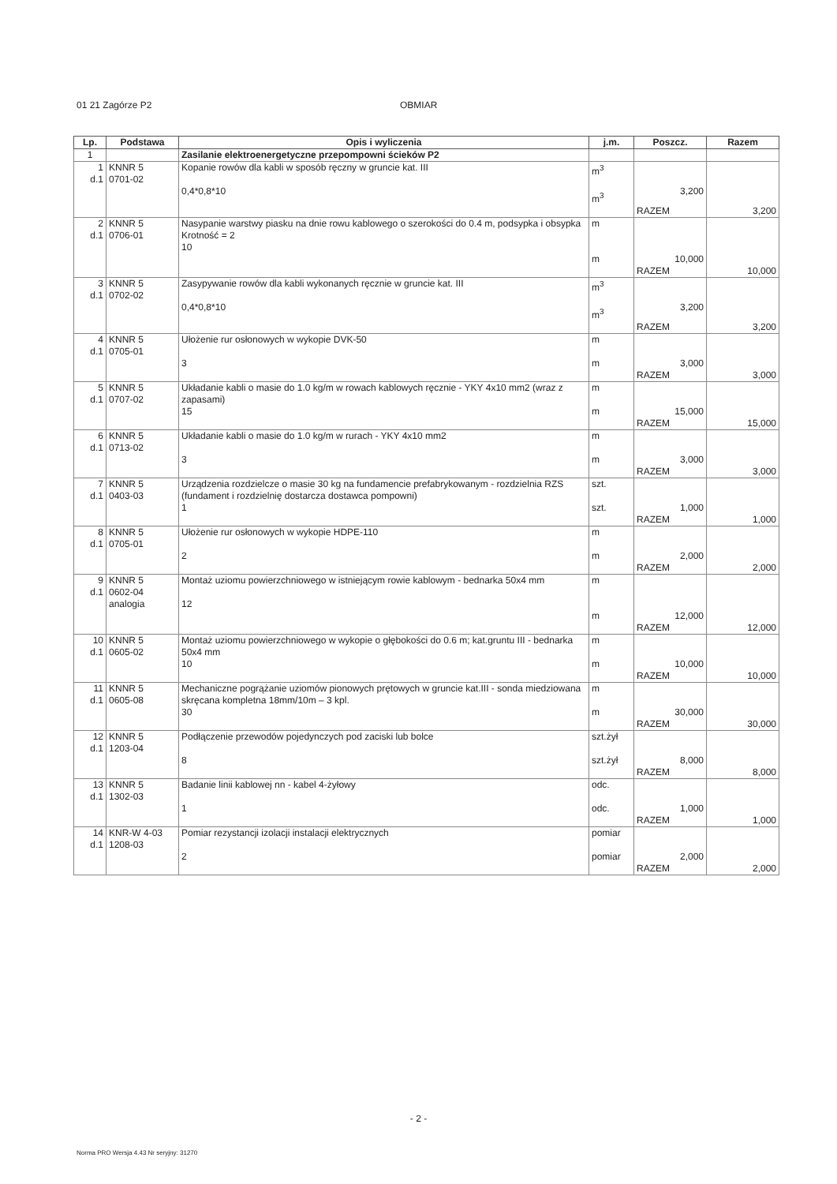01 21 Zagórze P2 OBMIAR
| Lp. | Podstawa | Opis i wyliczenia | j.m. | Poszcz. | Razem |
| --- | --- | --- | --- | --- | --- |
| 1 | | Zasilanie elektroenergetyczne przepompowni ścieków P2 | | | |
| 1 d.1 | KNNR 5 0701-02 | Kopanie rowów dla kabli w sposób ręczny w gruncie kat. III 0,4*0,8*10 | m<sup>3</sup> m<sup>3</sup> | 3,200 | |
| | | | | RAZEM | 3,200 |
| 2 d.1 | KNNR 5 0706-01 | Nasypanie warstwy piasku na dnie rowu kablowego o szerokości do 0.4 m, podsypka i obsypka Krotność = 2 10 | m m | 10,000 | |
| | | | | RAZEM | 10,000 |
| 3 d.1 | KNNR 5 0702-02 | Zasypywanie rowów dla kabli wykonanych ręcznie w gruncie kat. III 0,4*0,8*10 | m<sup>3</sup> m<sup>3</sup> | 3,200 | |
| | | | | RAZEM | 3,200 |
| 4 d.1 | KNNR 5 0705-01 | Ułożenie rur osłonowych w wykopie DVK-50 3 | m m | 3,000 | |
| | | | | RAZEM | 3,000 |
| 5 d.1 | KNNR 5 0707-02 | Układanie kabli o masie do 1.0 kg/m w rowach kablowych ręcznie - YKY 4x10 mm2 (wraz z zapasami) 15 | m m | 15,000 | |
| | | | | RAZEM | 15,000 |
| 6 d.1 | KNNR 5 0713-02 | Układanie kabli o masie do 1.0 kg/m w rurach - YKY 4x10 mm2 3 | m m | 3,000 | |
| | | | | RAZEM | 3,000 |
| 7 d.1 | KNNR 5 0403-03 | Urządzenia rozdzielcze o masie 30 kg na fundamencie prefabrykowanym - rozdzielnia RZS (fundament i rozdzielnię dostarcza dostawca pompowni) 1 | szt. szt. | 1,000 | |
| | | | | RAZEM | 1,000 |
| 8 d.1 | KNNR 5 0705-01 | Ułożenie rur osłonowych w wykopie HDPE-110 2 | m m | 2,000 | |
| | | | | RAZEM | 2,000 |
| 9 d.1 | KNNR 5 0602-04 analogia | Montaż uziomu powierzchniowego w istniejącym rowie kablowym - bednarka 50x4 mm 12 | m m | 12,000 | |
| | | | | RAZEM | 12,000 |
| 10 d.1 | KNNR 5 0605-02 | Montaż uziomu powierzchniowego w wykopie o głębokości do 0.6 m; kat.gruntu III - bednarka 50x4 mm 10 | m m | 10,000 | |
| | | | | RAZEM | 10,000 |
| 11 d.1 | KNNR 5 0605-08 | Mechaniczne pogrążanie uziomów pionowych prętowych w gruncie kat.III - sonda miedziowana skręcana kompletna 18mm/10m – 3 kpl. 30 | m m | 30,000 | |
| | | | | RAZEM | 30,000 |
| 12 d.1 | KNNR 5 1203-04 | Podłączenie przewodów pojedynczych pod zaciski lub bolce 8 | szt.żył szt.żył | 8,000 | |
| | | | | RAZEM | 8,000 |
| 13 d.1 | KNNR 5 1302-03 | Badanie linii kablowej nn - kabel 4-żyłowy 1 | odc. odc. | 1,000 | |
| | | | | RAZEM | 1,000 |
| 14 d.1 | KNR-W 4-03 1208-03 | Pomiar rezystancji izolacji instalacji elektrycznych 2 | pomiar pomiar | 2,000 | |
| | | | | RAZEM | 2,000 |
- 2 -
Norma PRO Wersja 4.43 Nr seryjny: 31270